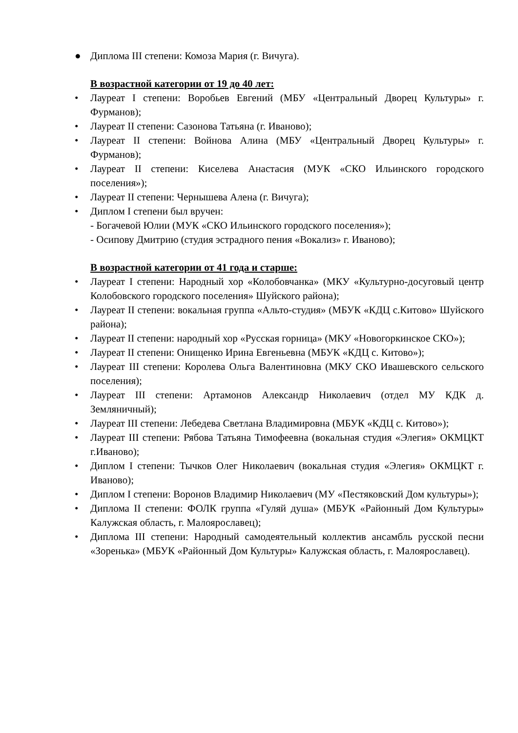● Диплома III степени: Комоза Мария (г. Вичуга).
В возрастной категории от 19 до 40 лет:
• Лауреат I степени: Воробьев Евгений (МБУ «Центральный Дворец Культуры» г. Фурманов);
• Лауреат II степени: Сазонова Татьяна (г. Иваново);
• Лауреат II степени: Войнова Алина (МБУ «Центральный Дворец Культуры» г. Фурманов);
• Лауреат II степени: Киселева Анастасия (МУК «СКО Ильинского городского поселения»);
• Лауреат II степени: Чернышева Алена (г. Вичуга);
• Диплом I степени был вручен:
- Богачевой Юлии (МУК «СКО Ильинского городского поселения»);
- Осипову Дмитрию (студия эстрадного пения «Вокализ» г. Иваново);
В возрастной категории от 41 года и старше:
• Лауреат I степени: Народный хор «Колобовчанка» (МКУ «Культурно-досуговый центр Колобовского городского поселения» Шуйского района);
• Лауреат II степени: вокальная группа «Альто-студия» (МБУК «КДЦ с.Китово» Шуйского района);
• Лауреат II степени: народный хор «Русская горница» (МКУ «Новогоркинское СКО»);
• Лауреат II степени: Онищенко Ирина Евгеньевна (МБУК «КДЦ с. Китово»);
• Лауреат III степени: Королева Ольга Валентиновна (МКУ СКО Ивашевского сельского поселения);
• Лауреат III степени: Артамонов Александр Николаевич (отдел МУ КДК д. Земляничный);
• Лауреат III степени: Лебедева Светлана Владимировна (МБУК «КДЦ с. Китово»);
• Лауреат III степени: Рябова Татьяна Тимофеевна (вокальная студия «Элегия» ОКМЦКТ г.Иваново);
• Диплом I степени: Тычков Олег Николаевич (вокальная студия «Элегия» ОКМЦКТ г. Иваново);
• Диплом I степени: Воронов Владимир Николаевич (МУ «Пестяковский Дом культуры»);
• Диплома II степени: ФОЛК группа «Гуляй душа» (МБУК «Районный Дом Культуры» Калужская область, г. Малоярославец);
• Диплома III степени: Народный самодеятельный коллектив ансамбль русской песни «Зоренька» (МБУК «Районный Дом Культуры» Калужская область, г. Малоярославец).